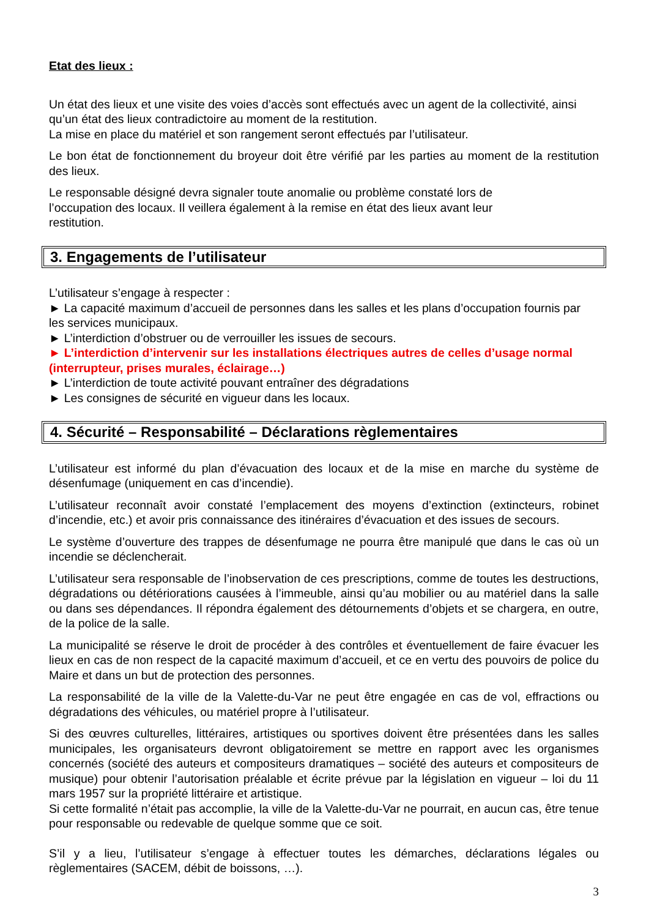Etat des lieux :
Un état des lieux et une visite des voies d’accès sont effectués avec un agent de la collectivité, ainsi qu’un état des lieux contradictoire au moment de la restitution.
La mise en place du matériel et son rangement seront effectués par l’utilisateur.
Le bon état de fonctionnement du broyeur doit être vérifié par les parties au moment de la restitution des lieux.
Le responsable désigné devra signaler toute anomalie ou problème constaté lors de
l’occupation des locaux. Il veillera également à la remise en état des lieux avant leur
restitution.
3. Engagements de l’utilisateur
L’utilisateur s’engage à respecter :
► La capacité maximum d’accueil de personnes dans les salles et les plans d’occupation fournis par les services municipaux.
► L’interdiction d’obstruer ou de verrouiller les issues de secours.
► L’interdiction d’intervenir sur les installations électriques autres de celles d’usage normal (interrupteur, prises murales, éclairage…)
► L’interdiction de toute activité pouvant entraîner des dégradations
► Les consignes de sécurité en vigueur dans les locaux.
4. Sécurité – Responsabilité – Déclarations règlementaires
L’utilisateur est informé du plan d’évacuation des locaux et de la mise en marche du système de désenfumage (uniquement en cas d’incendie).
L’utilisateur reconnaît avoir constaté l’emplacement des moyens d’extinction (extincteurs, robinet d’incendie, etc.) et avoir pris connaissance des itinéraires d’évacuation et des issues de secours.
Le système d’ouverture des trappes de désenfumage ne pourra être manipulé que dans le cas où un incendie se déclencherait.
L’utilisateur sera responsable de l’inobservation de ces prescriptions, comme de toutes les destructions, dégradations ou détériorations causées à l’immeuble, ainsi qu’au mobilier ou au matériel dans la salle ou dans ses dépendances. Il répondra également des détournements d’objets et se chargera, en outre, de la police de la salle.
La municipalité se réserve le droit de procéder à des contrôles et éventuellement de faire évacuer les lieux en cas de non respect de la capacité maximum d’accueil, et ce en vertu des pouvoirs de police du Maire et dans un but de protection des personnes.
La responsabilité de la ville de la Valette-du-Var ne peut être engagée en cas de vol, effractions ou dégradations des véhicules, ou matériel propre à l’utilisateur.
Si des œuvres culturelles, littéraires, artistiques ou sportives doivent être présentées dans les salles municipales, les organisateurs devront obligatoirement se mettre en rapport avec les organismes concernés (société des auteurs et compositeurs dramatiques – société des auteurs et compositeurs de musique) pour obtenir l’autorisation préalable et écrite prévue par la législation en vigueur – loi du 11 mars 1957 sur la propriété littéraire et artistique.
Si cette formalité n’était pas accomplie, la ville de la Valette-du-Var ne pourrait, en aucun cas, être tenue pour responsable ou redevable de quelque somme que ce soit.
S’il y a lieu, l’utilisateur s’engage à effectuer toutes les démarches, déclarations légales ou règlementaires (SACEM, débit de boissons, …).
3